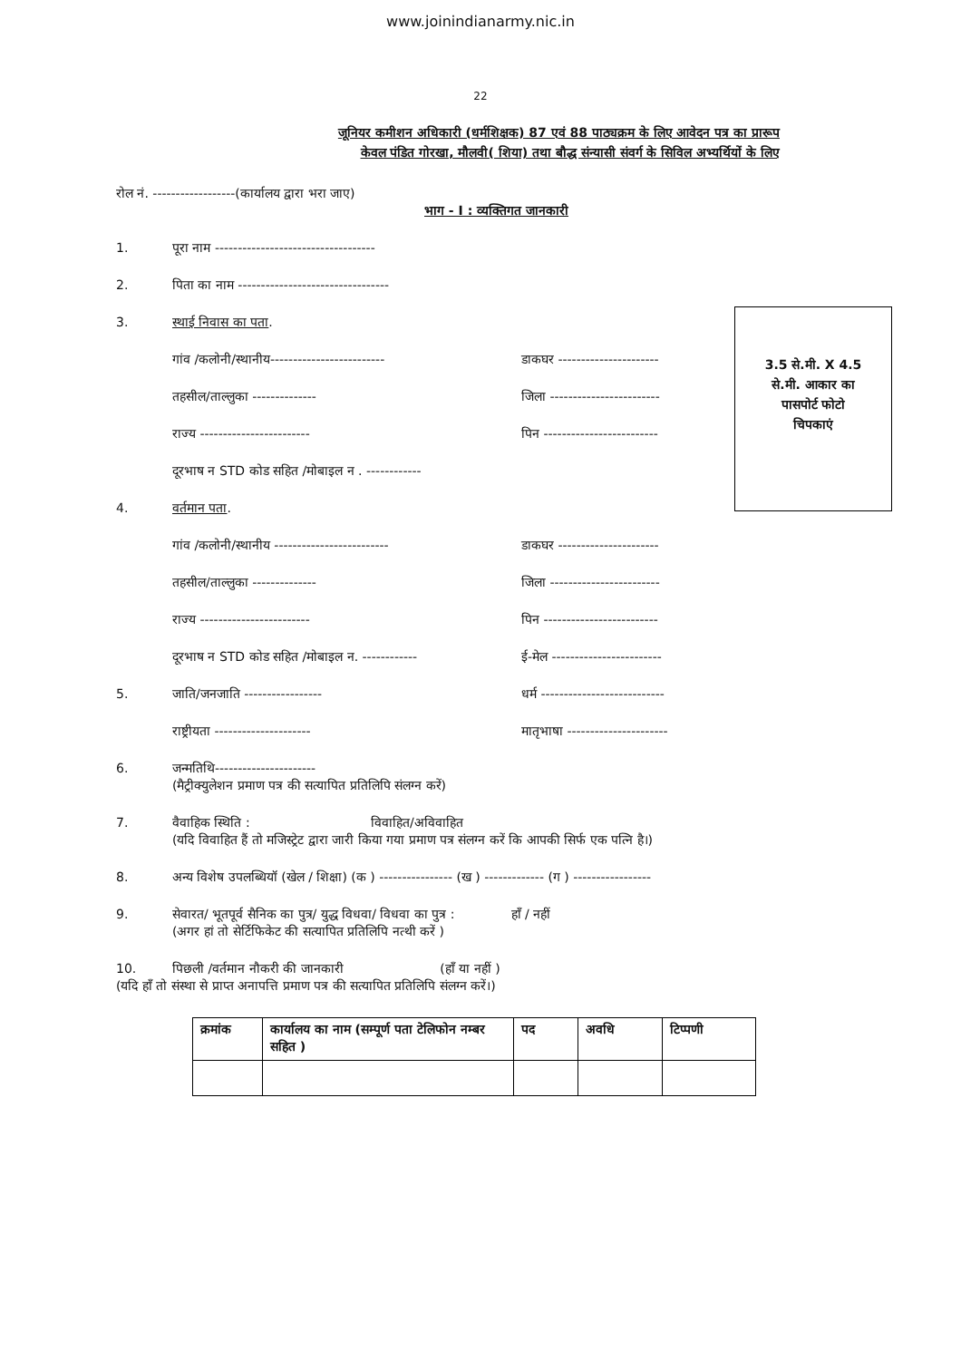www.joinindianarmy.nic.in
22
जूनियर कमीशन अधिकारी (धर्मशिक्षक) 87 एवं 88 पाठ्यक्रम के लिए आवेदन पत्र का प्रारूप
केवल पंडित गोरखा, मौलवी( शिया) तथा बौद्ध संन्यासी संवर्ग के सिविल अभ्यर्थियों के लिए
3.5 से.मी. X 4.5
से.मी. आकार का
पासपोर्ट फोटो
चिपकाएं
रोल नं. ------------------(कार्यालय द्वारा भरा जाए)
भाग - I : व्यक्तिगत जानकारी
1. पूरा नाम -----------------------------------
2. पिता का नाम ---------------------------------
3. स्थाई निवास का पता.
गांव /कलोनी/स्थानीय------------------------- डाकघर ----------------------
तहसील/ताल्लुका -------------- जिला ------------------------
राज्य ------------------------ पिन -------------------------
दूरभाष न STD कोड सहित /मोबाइल न . ------------
4. वर्तमान पता.
गांव /कलोनी/स्थानीय ------------------------- डाकघर ----------------------
तहसील/ताल्लुका -------------- जिला ------------------------
राज्य ------------------------ पिन -------------------------
दूरभाष न STD कोड सहित /मोबाइल न. ------------ ई-मेल ------------------------
5. जाति/जनजाति ----------------- धर्म ---------------------------
राष्ट्रीयता --------------------- मातृभाषा ----------------------
6. जन्मतिथि----------------------
(मैट्रीक्युलेशन प्रमाण पत्र की सत्यापित प्रतिलिपि संलग्न करें)
7. वैवाहिक स्थिति : विवाहित/अविवाहित
(यदि विवाहित हैं तो मजिस्ट्रेट द्वारा जारी किया गया प्रमाण पत्र संलग्न करें कि आपकी सिर्फ एक पत्नि है।)
8. अन्य विशेष उपलब्धियॉ (खेल / शिक्षा) (क ) ---------------- (ख ) ------------- (ग ) -----------------
9. सेवारत/ भूतपूर्व सैनिक का पुत्र/ युद्ध विधवा/ विधवा का पुत्र : हॉं / नहीं
(अगर हां तो सेर्टिफिकेट की सत्यापित प्रतिलिपि नत्थी करें )
10. पिछली /वर्तमान नौकरी की जानकारी (हॉं या नहीं )
(यदि हॉं तो संस्था से प्राप्त अनापत्ति प्रमाण पत्र की सत्यापित प्रतिलिपि संलग्न करें।)
| क्रमांक | कार्यालय का नाम (सम्पूर्ण पता टेलिफोन नम्बर सहित ) | पद | अवधि | टिप्पणी |
| --- | --- | --- | --- | --- |